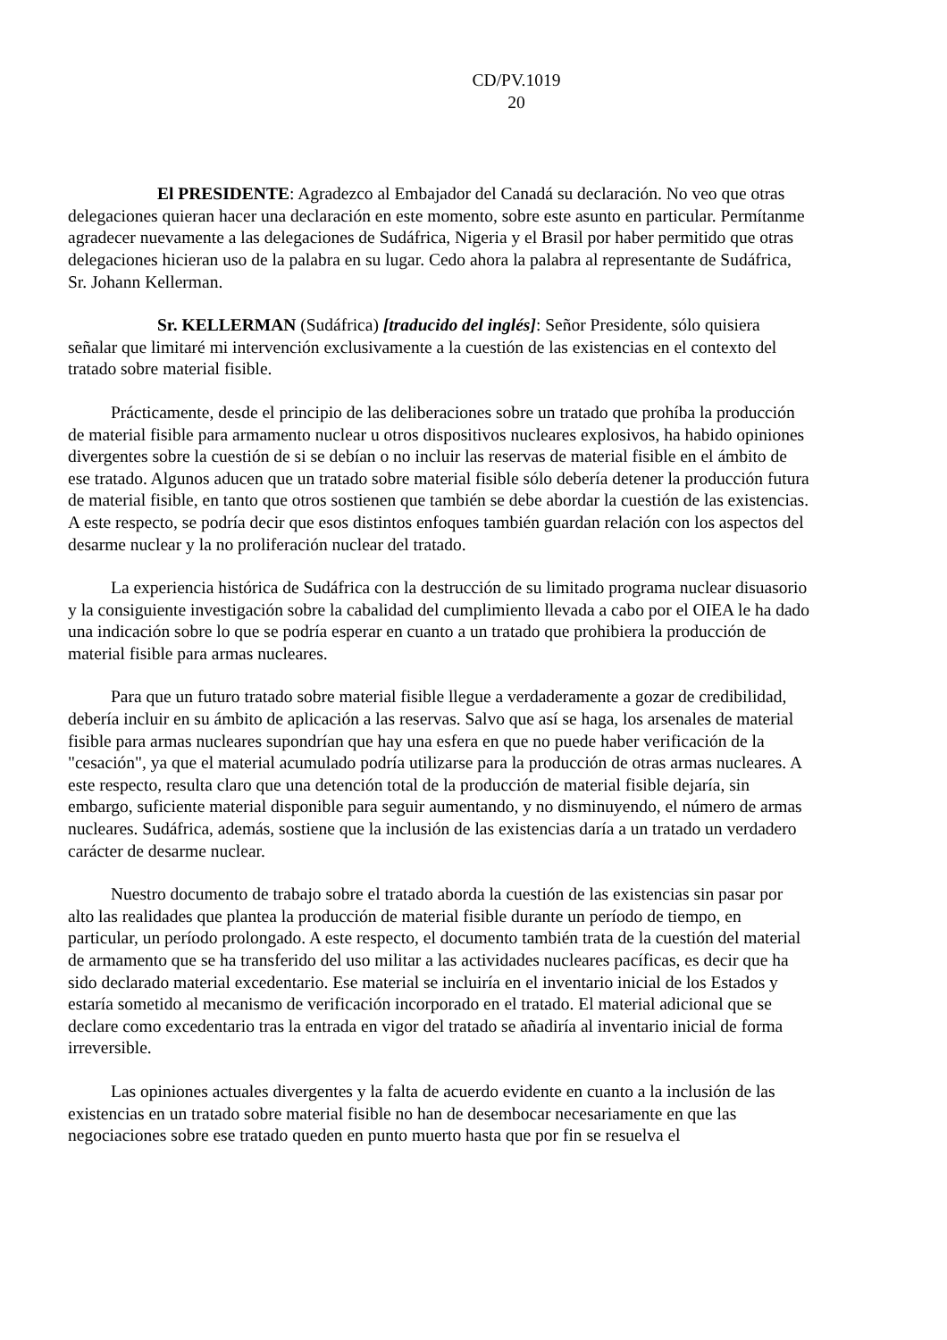CD/PV.1019
20
El PRESIDENTE: Agradezco al Embajador del Canadá su declaración. No veo que otras delegaciones quieran hacer una declaración en este momento, sobre este asunto en particular. Permítanme agradecer nuevamente a las delegaciones de Sudáfrica, Nigeria y el Brasil por haber permitido que otras delegaciones hicieran uso de la palabra en su lugar. Cedo ahora la palabra al representante de Sudáfrica, Sr. Johann Kellerman.
Sr. KELLERMAN (Sudáfrica) [traducido del inglés]: Señor Presidente, sólo quisiera señalar que limitaré mi intervención exclusivamente a la cuestión de las existencias en el contexto del tratado sobre material fisible.
Prácticamente, desde el principio de las deliberaciones sobre un tratado que prohíba la producción de material fisible para armamento nuclear u otros dispositivos nucleares explosivos, ha habido opiniones divergentes sobre la cuestión de si se debían o no incluir las reservas de material fisible en el ámbito de ese tratado. Algunos aducen que un tratado sobre material fisible sólo debería detener la producción futura de material fisible, en tanto que otros sostienen que también se debe abordar la cuestión de las existencias. A este respecto, se podría decir que esos distintos enfoques también guardan relación con los aspectos del desarme nuclear y la no proliferación nuclear del tratado.
La experiencia histórica de Sudáfrica con la destrucción de su limitado programa nuclear disuasorio y la consiguiente investigación sobre la cabalidad del cumplimiento llevada a cabo por el OIEA le ha dado una indicación sobre lo que se podría esperar en cuanto a un tratado que prohibiera la producción de material fisible para armas nucleares.
Para que un futuro tratado sobre material fisible llegue a verdaderamente a gozar de credibilidad, debería incluir en su ámbito de aplicación a las reservas. Salvo que así se haga, los arsenales de material fisible para armas nucleares supondrían que hay una esfera en que no puede haber verificación de la "cesación", ya que el material acumulado podría utilizarse para la producción de otras armas nucleares. A este respecto, resulta claro que una detención total de la producción de material fisible dejaría, sin embargo, suficiente material disponible para seguir aumentando, y no disminuyendo, el número de armas nucleares. Sudáfrica, además, sostiene que la inclusión de las existencias daría a un tratado un verdadero carácter de desarme nuclear.
Nuestro documento de trabajo sobre el tratado aborda la cuestión de las existencias sin pasar por alto las realidades que plantea la producción de material fisible durante un período de tiempo, en particular, un período prolongado. A este respecto, el documento también trata de la cuestión del material de armamento que se ha transferido del uso militar a las actividades nucleares pacíficas, es decir que ha sido declarado material excedentario. Ese material se incluiría en el inventario inicial de los Estados y estaría sometido al mecanismo de verificación incorporado en el tratado. El material adicional que se declare como excedentario tras la entrada en vigor del tratado se añadiría al inventario inicial de forma irreversible.
Las opiniones actuales divergentes y la falta de acuerdo evidente en cuanto a la inclusión de las existencias en un tratado sobre material fisible no han de desembocar necesariamente en que las negociaciones sobre ese tratado queden en punto muerto hasta que por fin se resuelva el